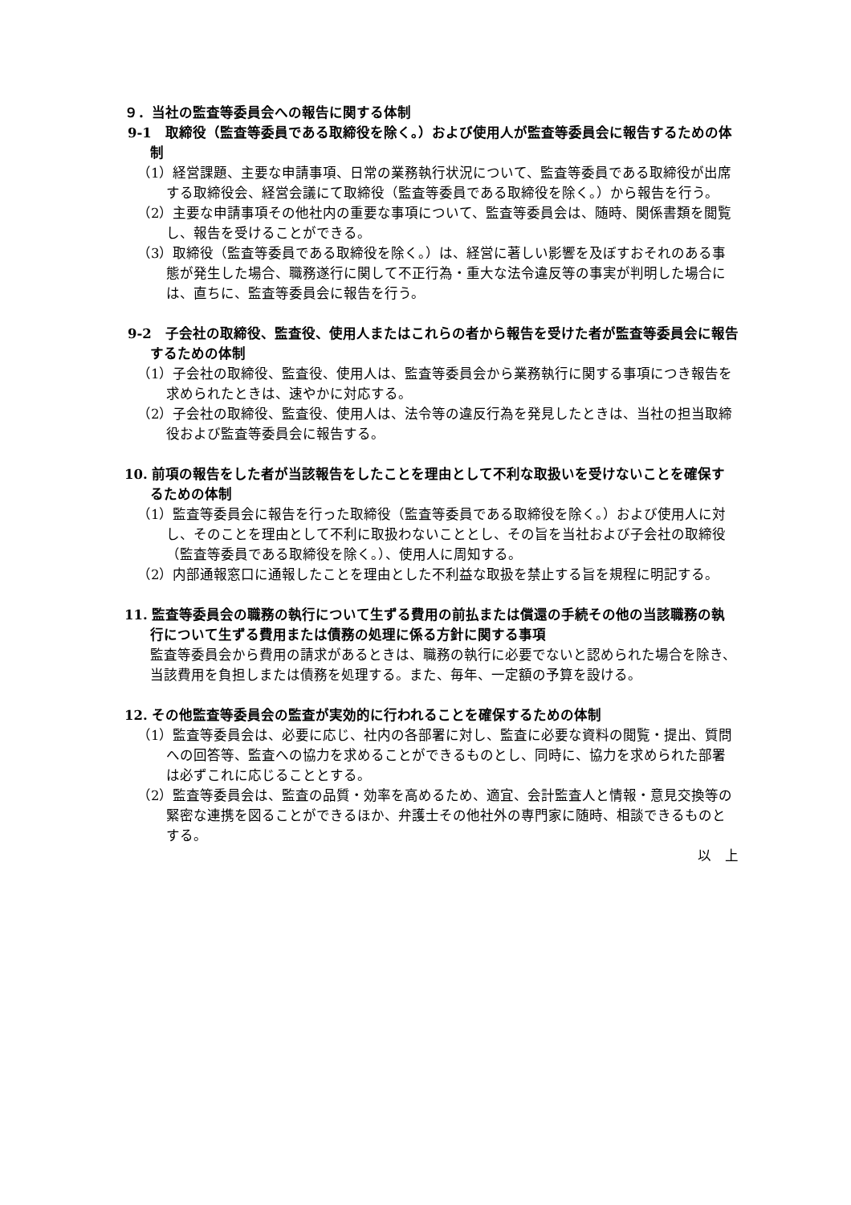９．当社の監査等委員会への報告に関する体制
9-1　取締役（監査等委員である取締役を除く。）および使用人が監査等委員会に報告するための体制
（1）経営課題、主要な申請事項、日常の業務執行状況について、監査等委員である取締役が出席する取締役会、経営会議にて取締役（監査等委員である取締役を除く。）から報告を行う。
（2）主要な申請事項その他社内の重要な事項について、監査等委員会は、随時、関係書類を閲覧し、報告を受けることができる。
（3）取締役（監査等委員である取締役を除く。）は、経営に著しい影響を及ぼすおそれのある事態が発生した場合、職務遂行に関して不正行為・重大な法令違反等の事実が判明した場合には、直ちに、監査等委員会に報告を行う。
9-2　子会社の取締役、監査役、使用人またはこれらの者から報告を受けた者が監査等委員会に報告するための体制
（1）子会社の取締役、監査役、使用人は、監査等委員会から業務執行に関する事項につき報告を求められたときは、速やかに対応する。
（2）子会社の取締役、監査役、使用人は、法令等の違反行為を発見したときは、当社の担当取締役および監査等委員会に報告する。
10. 前項の報告をした者が当該報告をしたことを理由として不利な取扱いを受けないことを確保するための体制
（1）監査等委員会に報告を行った取締役（監査等委員である取締役を除く。）および使用人に対し、そのことを理由として不利に取扱わないこととし、その旨を当社および子会社の取締役（監査等委員である取締役を除く。）、使用人に周知する。
（2）内部通報窓口に通報したことを理由とした不利益な取扱を禁止する旨を規程に明記する。
11. 監査等委員会の職務の執行について生ずる費用の前払または償還の手続その他の当該職務の執行について生ずる費用または債務の処理に係る方針に関する事項
監査等委員会から費用の請求があるときは、職務の執行に必要でないと認められた場合を除き、当該費用を負担しまたは債務を処理する。また、毎年、一定額の予算を設ける。
12. その他監査等委員会の監査が実効的に行われることを確保するための体制
（1）監査等委員会は、必要に応じ、社内の各部署に対し、監査に必要な資料の閲覧・提出、質問への回答等、監査への協力を求めることができるものとし、同時に、協力を求められた部署は必ずこれに応じることとする。
（2）監査等委員会は、監査の品質・効率を高めるため、適宜、会計監査人と情報・意見交換等の緊密な連携を図ることができるほか、弁護士その他社外の専門家に随時、相談できるものとする。
以　上